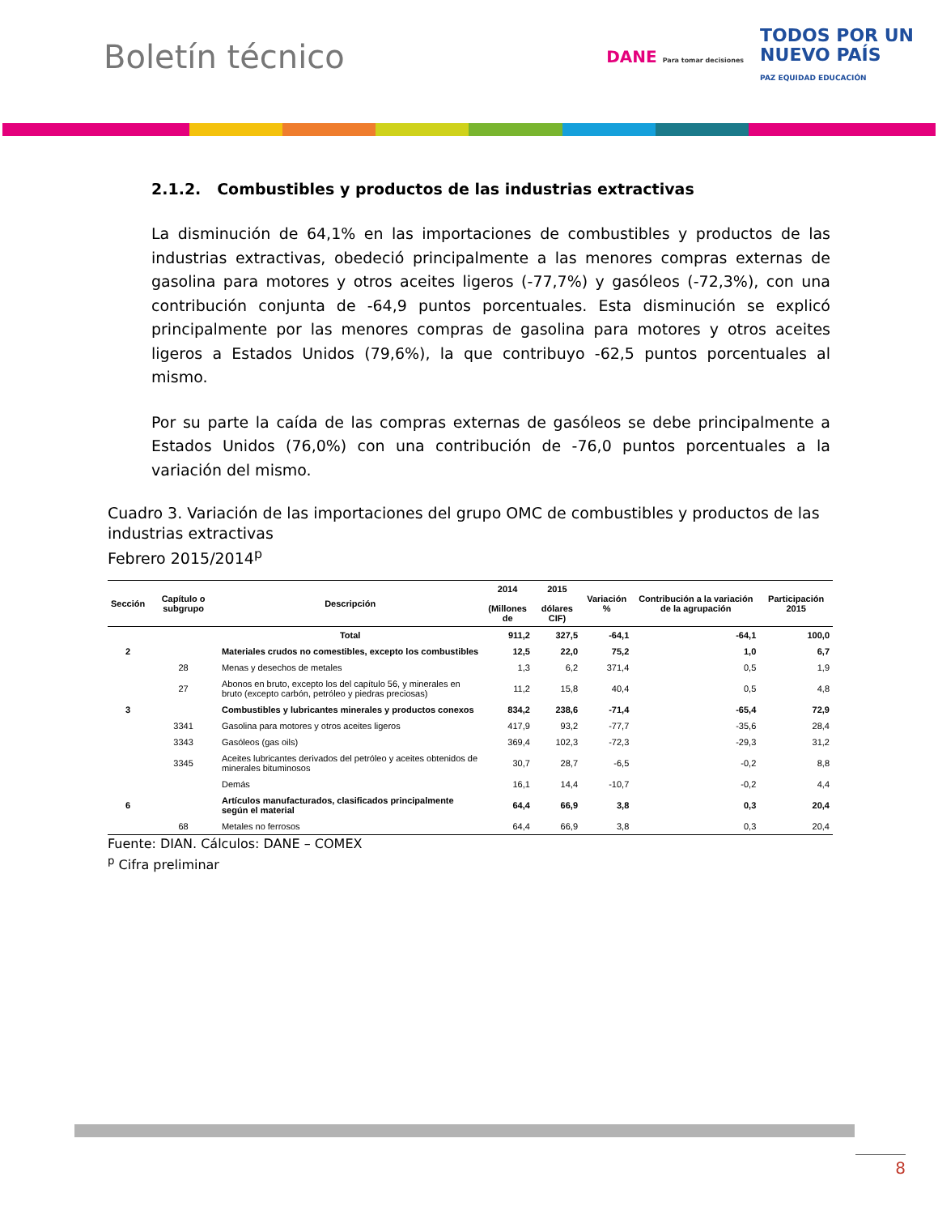Boletín técnico
DANE Para tomar decisiones TODOS POR UN
NUEVO PAÍS
PAZ EQUIDAD EDUCACIÓN
2.1.2. Combustibles y productos de las industrias extractivas
La disminución de 64,1% en las importaciones de combustibles y productos de las industrias extractivas, obedeció principalmente a las menores compras externas de gasolina para motores y otros aceites ligeros (-77,7%) y gasóleos (-72,3%), con una contribución conjunta de -64,9 puntos porcentuales. Esta disminución se explicó principalmente por las menores compras de gasolina para motores y otros aceites ligeros a Estados Unidos (79,6%), la que contribuyo -62,5 puntos porcentuales al mismo.
Por su parte la caída de las compras externas de gasóleos se debe principalmente a Estados Unidos (76,0%) con una contribución de -76,0 puntos porcentuales a la variación del mismo.
Cuadro 3. Variación de las importaciones del grupo OMC de combustibles y productos de las industrias extractivas
Febrero 2015/2014<sup>p</sup>
| Sección | Capítulo o subgrupo | Descripción | 2014 (Millones de | 2015 dólares CIF) | Variación % | Contribución a la variación de la agrupación | Participación 2015 |
| --- | --- | --- | --- | --- | --- | --- | --- |
| | | Total | 911,2 | 327,5 | -64,1 | -64,1 | 100,0 |
| 2 | | Materiales crudos no comestibles, excepto los combustibles | 12,5 | 22,0 | 75,2 | 1,0 | 6,7 |
| | 28 | Menas y desechos de metales | 1,3 | 6,2 | 371,4 | 0,5 | 1,9 |
| | 27 | Abonos en bruto, excepto los del capítulo 56, y minerales en bruto (excepto carbón, petróleo y piedras preciosas) | 11,2 | 15,8 | 40,4 | 0,5 | 4,8 |
| 3 | | Combustibles y lubricantes minerales y productos conexos | 834,2 | 238,6 | -71,4 | -65,4 | 72,9 |
| | 3341 | Gasolina para motores y otros aceites ligeros | 417,9 | 93,2 | -77,7 | -35,6 | 28,4 |
| | 3343 | Gasóleos (gas oils) | 369,4 | 102,3 | -72,3 | -29,3 | 31,2 |
| | 3345 | Aceites lubricantes derivados del petróleo y aceites obtenidos de minerales bituminosos | 30,7 | 28,7 | -6,5 | -0,2 | 8,8 |
| | | Demás | 16,1 | 14,4 | -10,7 | -0,2 | 4,4 |
| 6 | | Artículos manufacturados, clasificados principalmente según el material | 64,4 | 66,9 | 3,8 | 0,3 | 20,4 |
| | 68 | Metales no ferrosos | 64,4 | 66,9 | 3,8 | 0,3 | 20,4 |
Fuente: DIAN. Cálculos: DANE – COMEX
<sup>p</sup> Cifra preliminar
8